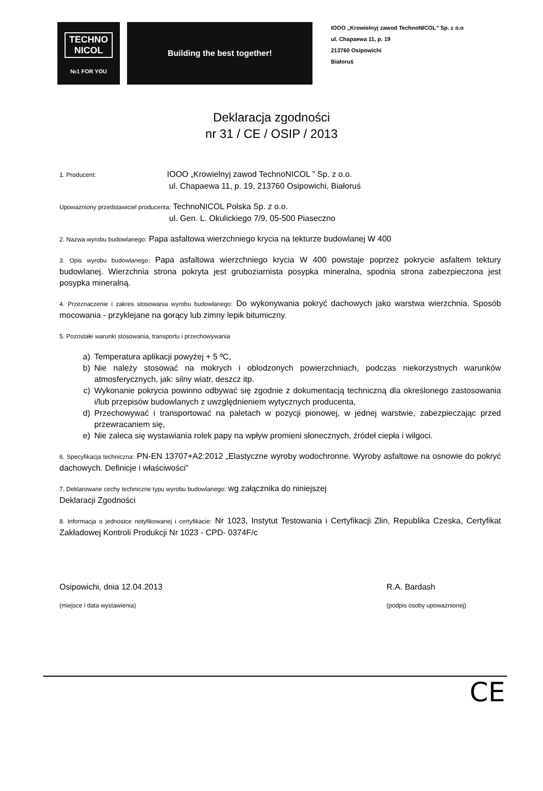TECHNO
NICOL
№1 FOR YOU
Building the best together!
IOOO „Krowielnyj zawod TechnoNICOL” Sp. z o.o
ul. Chapaewa 11, p. 19
213760 Osipowichi
Białoruś
Deklaracja zgodności
nr 31 / CE / OSIP / 2013
1. Producent: IOOO „Krowielnyj zawod TechnoNICOL ” Sp. z o.o.
ul. Chapaewa 11, p. 19, 213760 Osipowichi, Białoruś
Upoważniony przedstawiciel producenta: TechnoNICOL Polska Sp. z o.o.
ul. Gen. L. Okulickiego 7/9, 05-500 Piaseczno
2. Nazwa wyrobu budowlanego: Papa asfaltowa wierzchniego krycia na tekturze budowlanej W 400
3. Opis wyrobu budowlanego: Papa asfaltowa wierzchniego krycia W 400 powstaje poprzez pokrycie asfaltem tektury budowlanej. Wierzchnia strona pokryta jest gruboziarnista posypka mineralna, spodnia strona zabezpieczona jest posypka mineralną.
4. Przeznaczenie i zakres stosowania wyrobu budowlanego: Do wykonywania pokryć dachowych jako warstwa wierzchnia. Sposób mocowania - przyklejane na gorący lub zimny lepik bitumiczny.
5. Pozostałe warunki stosowania, transportu i przechowywania
a) Temperatura aplikacji powyżej + 5 ºC,
b) Nie należy stosować na mokrych i oblodzonych powierzchniach, podczas niekorzystnych warunków atmosferycznych, jak: silny wiatr, deszcz itp.
c) Wykonanie pokrycia powinno odbywać się zgodnie z dokumentacją techniczną dla określonego zastosowania i/lub przepisów budowlanych z uwzględnieniem wytycznych producenta,
d) Przechowywać i transportować na paletach w pozycji pionowej, w jednej warstwie, zabezpieczając przed przewracaniem się,
e) Nie zaleca się wystawiania rolek papy na wpływ promieni słonecznych, źródeł ciepła i wilgoci.
6. Specyfikacja techniczna: PN-EN 13707+A2:2012 „Elastyczne wyroby wodochronne. Wyroby asfaltowe na osnowie do pokryć dachowych. Definicje i właściwości”
7. Deklarowane cechy techniczne typu wyrobu budowlanego: wg załącznika do niniejszej
Deklaracji Zgodności
8. Informacja o jednostce notyfikowanej i certyfikacie: Nr 1023, Instytut Testowania i Certyfikacji Zlin, Republika Czeska, Certyfikat Zakładowej Kontroli Produkcji Nr 1023 - CPD- 0374F/c
Osipowichi, dnia 12.04.2013
(miejsce i data wystawienia)
R.A. Bardash
(podpis osoby upoważnionej)
CE